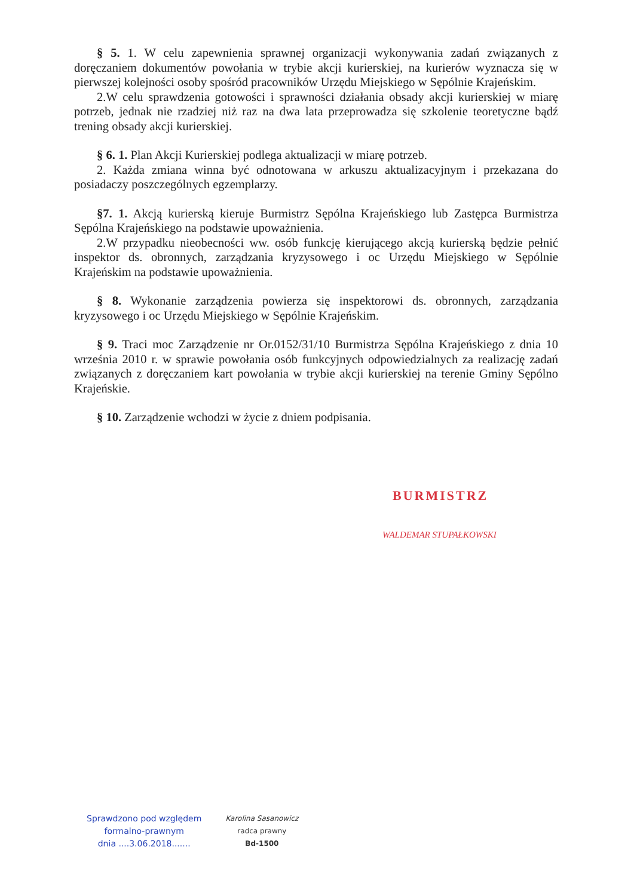§ 5. 1. W celu zapewnienia sprawnej organizacji wykonywania zadań związanych z doręczaniem dokumentów powołania w trybie akcji kurierskiej, na kurierów wyznacza się w pierwszej kolejności osoby spośród pracowników Urzędu Miejskiego w Sępólnie Krajeńskim.
2.W celu sprawdzenia gotowości i sprawności działania obsady akcji kurierskiej w miarę potrzeb, jednak nie rzadziej niż raz na dwa lata przeprowadza się szkolenie teoretyczne bądź trening obsady akcji kurierskiej.
§ 6. 1. Plan Akcji Kurierskiej podlega aktualizacji w miarę potrzeb.
2. Każda zmiana winna być odnotowana w arkuszu aktualizacyjnym i przekazana do posiadaczy poszczególnych egzemplarzy.
§7. 1. Akcją kurierską kieruje Burmistrz Sępólna Krajeńskiego lub Zastępca Burmistrza Sępólna Krajeńskiego na podstawie upoważnienia.
2.W przypadku nieobecności ww. osób funkcję kierującego akcją kurierską będzie pełnić inspektor ds. obronnych, zarządzania kryzysowego i oc Urzędu Miejskiego w Sępólnie Krajeńskim na podstawie upoważnienia.
§ 8. Wykonanie zarządzenia powierza się inspektorowi ds. obronnych, zarządzania kryzysowego i oc Urzędu Miejskiego w Sępólnie Krajeńskim.
§ 9. Traci moc Zarządzenie nr Or.0152/31/10 Burmistrza Sępólna Krajeńskiego z dnia 10 września 2010 r. w sprawie powołania osób funkcyjnych odpowiedzialnych za realizację zadań związanych z doręczaniem kart powołania w trybie akcji kurierskiej na terenie Gminy Sępólno Krajeńskie.
§ 10. Zarządzenie wchodzi w życie z dniem podpisania.
BURMISTRZ
WALDEMAR STUPAŁKOWSKI
Sprawdzono pod względem
formalno-prawnym
dnia ....3.06.2018.......
Karolina Sasanowicz
radca prawny
Bd-1500